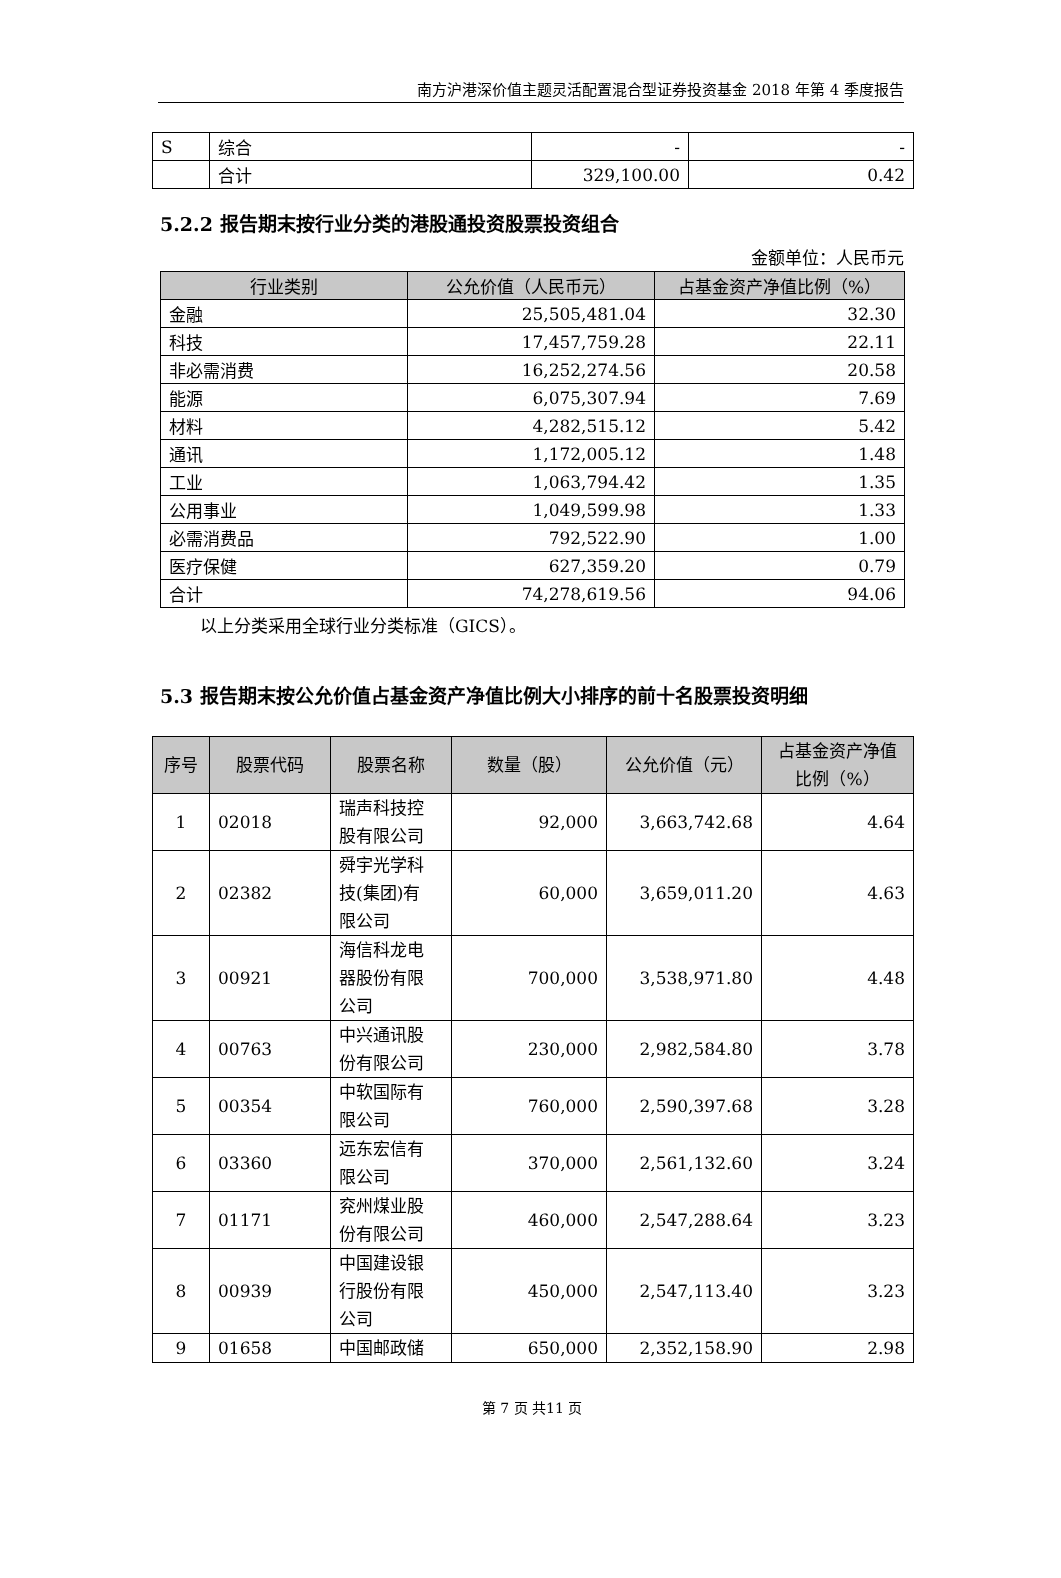南方沪港深价值主题灵活配置混合型证券投资基金 2018 年第 4 季度报告
| S | 综合 | - | - |
| | 合计 | 329,100.00 | 0.42 |
5.2.2 报告期末按行业分类的港股通投资股票投资组合
金额单位：人民币元
| 行业类别 | 公允价值（人民币元） | 占基金资产净值比例（%） |
| --- | --- | --- |
| 金融 | 25,505,481.04 | 32.30 |
| 科技 | 17,457,759.28 | 22.11 |
| 非必需消费 | 16,252,274.56 | 20.58 |
| 能源 | 6,075,307.94 | 7.69 |
| 材料 | 4,282,515.12 | 5.42 |
| 通讯 | 1,172,005.12 | 1.48 |
| 工业 | 1,063,794.42 | 1.35 |
| 公用事业 | 1,049,599.98 | 1.33 |
| 必需消费品 | 792,522.90 | 1.00 |
| 医疗保健 | 627,359.20 | 0.79 |
| 合计 | 74,278,619.56 | 94.06 |
以上分类采用全球行业分类标准（GICS）。
5.3 报告期末按公允价值占基金资产净值比例大小排序的前十名股票投资明细
| 序号 | 股票代码 | 股票名称 | 数量（股） | 公允价值（元） | 占基金资产净值 比例（%） |
| --- | --- | --- | --- | --- | --- |
| 1 | 02018 | 瑞声科技控 股有限公司 | 92,000 | 3,663,742.68 | 4.64 |
| 2 | 02382 | 舜宇光学科 技(集团)有 限公司 | 60,000 | 3,659,011.20 | 4.63 |
| 3 | 00921 | 海信科龙电 器股份有限 公司 | 700,000 | 3,538,971.80 | 4.48 |
| 4 | 00763 | 中兴通讯股 份有限公司 | 230,000 | 2,982,584.80 | 3.78 |
| 5 | 00354 | 中软国际有 限公司 | 760,000 | 2,590,397.68 | 3.28 |
| 6 | 03360 | 远东宏信有 限公司 | 370,000 | 2,561,132.60 | 3.24 |
| 7 | 01171 | 兖州煤业股 份有限公司 | 460,000 | 2,547,288.64 | 3.23 |
| 8 | 00939 | 中国建设银 行股份有限 公司 | 450,000 | 2,547,113.40 | 3.23 |
| 9 | 01658 | 中国邮政储 | 650,000 | 2,352,158.90 | 2.98 |
第 7 页 共11 页